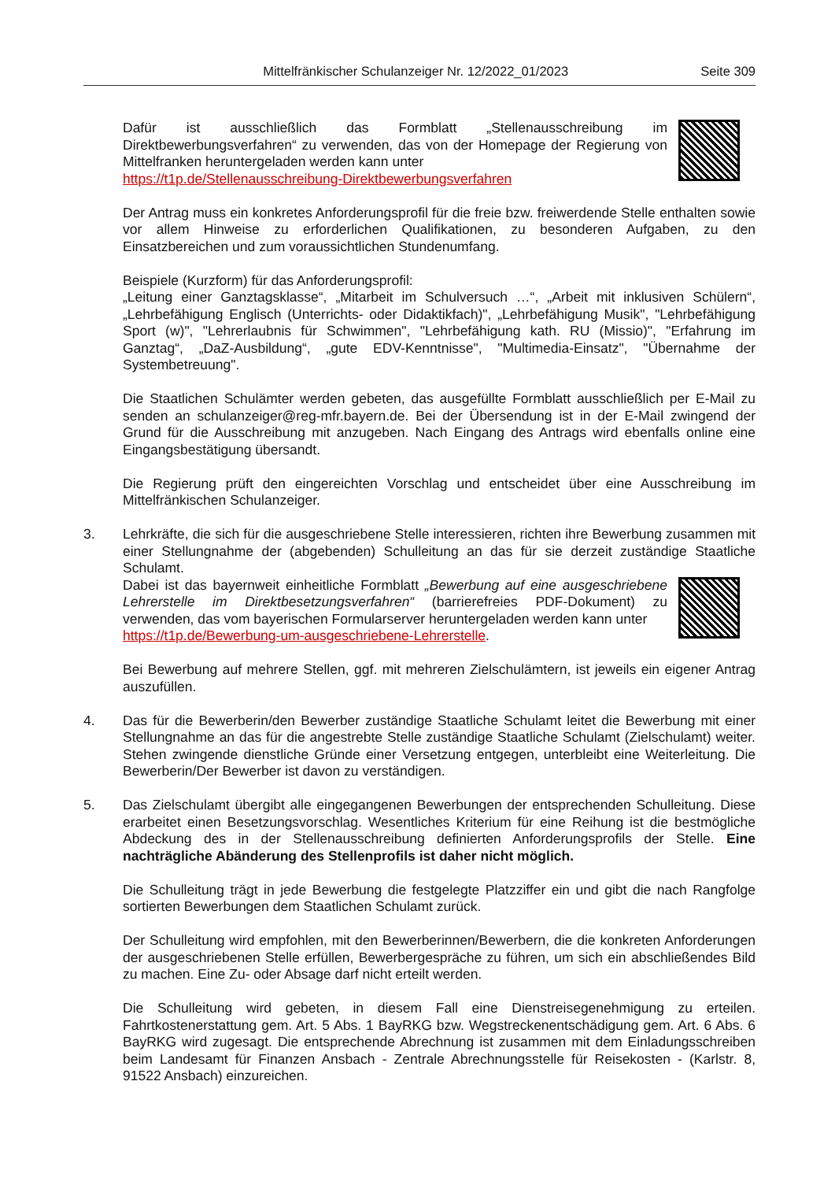Mittelfränkischer Schulanzeiger Nr. 12/2022_01/2023 Seite 309
Dafür ist ausschließlich das Formblatt „Stellenausschreibung im Direktbewerbungsverfahren“ zu verwenden, das von der Homepage der Regierung von Mittelfranken heruntergeladen werden kann unter
https://t1p.de/Stellenausschreibung-Direktbewerbungsverfahren
Der Antrag muss ein konkretes Anforderungsprofil für die freie bzw. freiwerdende Stelle enthalten sowie vor allem Hinweise zu erforderlichen Qualifikationen, zu besonderen Aufgaben, zu den Einsatzbereichen und zum voraussichtlichen Stundenumfang.
Beispiele (Kurzform) für das Anforderungsprofil:
„Leitung einer Ganztagsklasse“, „Mitarbeit im Schulversuch …“, „Arbeit mit inklusiven Schülern“, „Lehrbefähigung Englisch (Unterrichts- oder Didaktikfach)", „Lehrbefähigung Musik", "Lehrbefähigung Sport (w)", "Lehrerlaubnis für Schwimmen", "Lehrbefähigung kath. RU (Missio)", "Erfahrung im Ganztag“, „DaZ-Ausbildung“, „gute EDV-Kenntnisse", "Multimedia-Einsatz", "Übernahme der Systembetreuung".
Die Staatlichen Schulämter werden gebeten, das ausgefüllte Formblatt ausschließlich per E-Mail zu senden an schulanzeiger@reg-mfr.bayern.de. Bei der Übersendung ist in der E-Mail zwingend der Grund für die Ausschreibung mit anzugeben. Nach Eingang des Antrags wird ebenfalls online eine Eingangsbestätigung übersandt.
Die Regierung prüft den eingereichten Vorschlag und entscheidet über eine Ausschreibung im Mittelfränkischen Schulanzeiger.
3. Lehrkräfte, die sich für die ausgeschriebene Stelle interessieren, richten ihre Bewerbung zusammen mit einer Stellungnahme der (abgebenden) Schulleitung an das für sie derzeit zuständige Staatliche Schulamt.
Dabei ist das bayernweit einheitliche Formblatt „Bewerbung auf eine ausgeschriebene Lehrerstelle im Direktbesetzungsverfahren“ (barrierefreies PDF-Dokument) zu verwenden, das vom bayerischen Formularserver heruntergeladen werden kann unter
https://t1p.de/Bewerbung-um-ausgeschriebene-Lehrerstelle.
Bei Bewerbung auf mehrere Stellen, ggf. mit mehreren Zielschulämtern, ist jeweils ein eigener Antrag auszufüllen.
4. Das für die Bewerberin/den Bewerber zuständige Staatliche Schulamt leitet die Bewerbung mit einer Stellungnahme an das für die angestrebte Stelle zuständige Staatliche Schulamt (Zielschulamt) weiter. Stehen zwingende dienstliche Gründe einer Versetzung entgegen, unterbleibt eine Weiterleitung. Die Bewerberin/Der Bewerber ist davon zu verständigen.
5. Das Zielschulamt übergibt alle eingegangenen Bewerbungen der entsprechenden Schulleitung. Diese erarbeitet einen Besetzungsvorschlag. Wesentliches Kriterium für eine Reihung ist die bestmögliche Abdeckung des in der Stellenausschreibung definierten Anforderungsprofils der Stelle. Eine nachträgliche Abänderung des Stellenprofils ist daher nicht möglich.
Die Schulleitung trägt in jede Bewerbung die festgelegte Platzziffer ein und gibt die nach Rangfolge sortierten Bewerbungen dem Staatlichen Schulamt zurück.
Der Schulleitung wird empfohlen, mit den Bewerberinnen/Bewerbern, die die konkreten Anforderungen der ausgeschriebenen Stelle erfüllen, Bewerbergespräche zu führen, um sich ein abschließendes Bild zu machen. Eine Zu- oder Absage darf nicht erteilt werden.
Die Schulleitung wird gebeten, in diesem Fall eine Dienstreisegenehmigung zu erteilen. Fahrtkostenerstattung gem. Art. 5 Abs. 1 BayRKG bzw. Wegstreckenentschädigung gem. Art. 6 Abs. 6 BayRKG wird zugesagt. Die entsprechende Abrechnung ist zusammen mit dem Einladungsschreiben beim Landesamt für Finanzen Ansbach - Zentrale Abrechnungsstelle für Reisekosten - (Karlstr. 8, 91522 Ansbach) einzureichen.